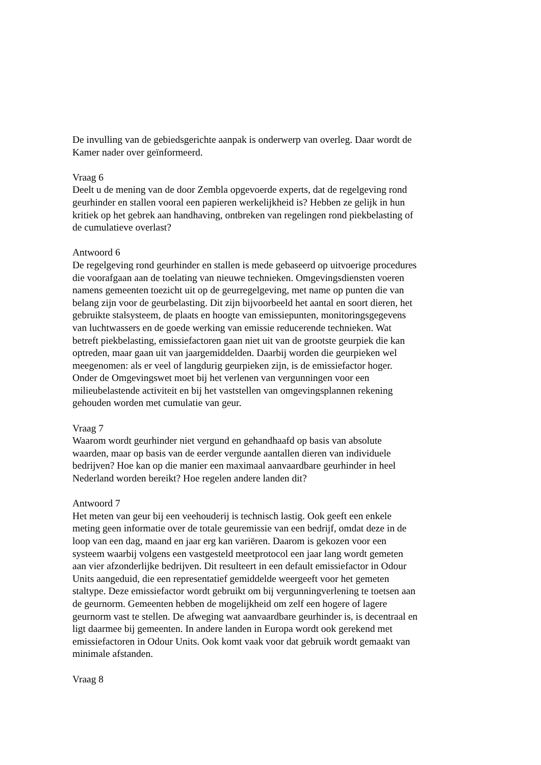De invulling van de gebiedsgerichte aanpak is onderwerp van overleg. Daar wordt de Kamer nader over geïnformeerd.
Vraag 6
Deelt u de mening van de door Zembla opgevoerde experts, dat de regelgeving rond geurhinder en stallen vooral een papieren werkelijkheid is? Hebben ze gelijk in hun kritiek op het gebrek aan handhaving, ontbreken van regelingen rond piekbelasting of de cumulatieve overlast?
Antwoord 6
De regelgeving rond geurhinder en stallen is mede gebaseerd op uitvoerige procedures die voorafgaan aan de toelating van nieuwe technieken. Omgevingsdiensten voeren namens gemeenten toezicht uit op de geurregelgeving, met name op punten die van belang zijn voor de geurbelasting. Dit zijn bijvoorbeeld het aantal en soort dieren, het gebruikte stalsysteem, de plaats en hoogte van emissiepunten, monitoringsgegevens van luchtwassers en de goede werking van emissie reducerende technieken. Wat betreft piekbelasting, emissiefactoren gaan niet uit van de grootste geurpiek die kan optreden, maar gaan uit van jaargemiddelden. Daarbij worden die geurpieken wel meegenomen: als er veel of langdurig geurpieken zijn, is de emissiefactor hoger. Onder de Omgevingswet moet bij het verlenen van vergunningen voor een milieubelastende activiteit en bij het vaststellen van omgevingsplannen rekening gehouden worden met cumulatie van geur.
Vraag 7
Waarom wordt geurhinder niet vergund en gehandhaafd op basis van absolute waarden, maar op basis van de eerder vergunde aantallen dieren van individuele bedrijven? Hoe kan op die manier een maximaal aanvaardbare geurhinder in heel Nederland worden bereikt? Hoe regelen andere landen dit?
Antwoord 7
Het meten van geur bij een veehouderij is technisch lastig. Ook geeft een enkele meting geen informatie over de totale geuremissie van een bedrijf, omdat deze in de loop van een dag, maand en jaar erg kan variëren. Daarom is gekozen voor een systeem waarbij volgens een vastgesteld meetprotocol een jaar lang wordt gemeten aan vier afzonderlijke bedrijven. Dit resulteert in een default emissiefactor in Odour Units aangeduid, die een representatief gemiddelde weergeeft voor het gemeten staltype. Deze emissiefactor wordt gebruikt om bij vergunningverlening te toetsen aan de geurnorm. Gemeenten hebben de mogelijkheid om zelf een hogere of lagere geurnorm vast te stellen. De afweging wat aanvaardbare geurhinder is, is decentraal en ligt daarmee bij gemeenten. In andere landen in Europa wordt ook gerekend met emissiefactoren in Odour Units. Ook komt vaak voor dat gebruik wordt gemaakt van minimale afstanden.
Vraag 8